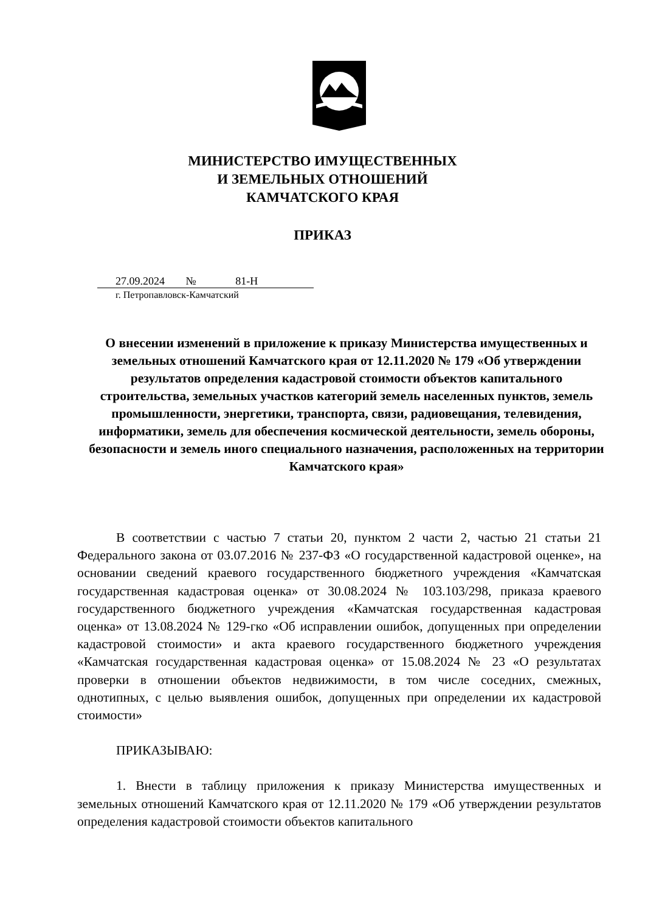МИНИСТЕРСТВО ИМУЩЕСТВЕННЫХ
И ЗЕМЕЛЬНЫХ ОТНОШЕНИЙ
КАМЧАТСКОГО КРАЯ
ПРИКАЗ
27.09.2024 № 81-Н
г. Петропавловск-Камчатский
О внесении изменений в приложение к приказу Министерства имущественных и земельных отношений Камчатского края от 12.11.2020 № 179 «Об утверждении результатов определения кадастровой стоимости объектов капитального строительства, земельных участков категорий земель населенных пунктов, земель промышленности, энергетики, транспорта, связи, радиовещания, телевидения, информатики, земель для обеспечения космической деятельности, земель обороны, безопасности и земель иного специального назначения, расположенных на территории Камчатского края»
В соответствии с частью 7 статьи 20, пунктом 2 части 2, частью 21 статьи 21 Федерального закона от 03.07.2016 № 237-ФЗ «О государственной кадастровой оценке», на основании сведений краевого государственного бюджетного учреждения «Камчатская государственная кадастровая оценка» от 30.08.2024 № 103.103/298, приказа краевого государственного бюджетного учреждения «Камчатская государственная кадастровая оценка» от 13.08.2024 № 129-гко «Об исправлении ошибок, допущенных при определении кадастровой стоимости» и акта краевого государственного бюджетного учреждения «Камчатская государственная кадастровая оценка» от 15.08.2024 № 23 «О результатах проверки в отношении объектов недвижимости, в том числе соседних, смежных, однотипных, с целью выявления ошибок, допущенных при определении их кадастровой стоимости»
ПРИКАЗЫВАЮ:
1. Внести в таблицу приложения к приказу Министерства имущественных и земельных отношений Камчатского края от 12.11.2020 № 179 «Об утверждении результатов определения кадастровой стоимости объектов капитального